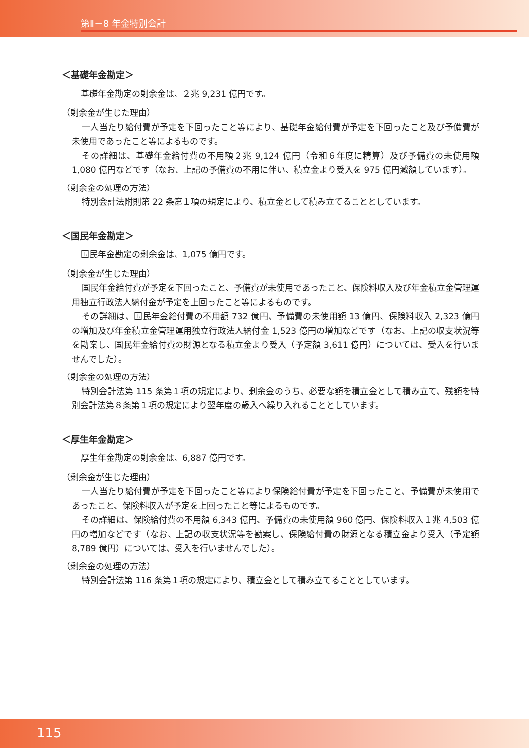第Ⅱ－8 年金特別会計
＜基礎年金勘定＞
基礎年金勘定の剰余金は、２兆 9,231 億円です。
（剰余金が生じた理由）
一人当たり給付費が予定を下回ったこと等により、基礎年金給付費が予定を下回ったこと及び予備費が未使用であったこと等によるものです。
その詳細は、基礎年金給付費の不用額２兆 9,124 億円（令和６年度に精算）及び予備費の未使用額 1,080 億円などです（なお、上記の予備費の不用に伴い、積立金より受入を 975 億円減額しています）。
（剰余金の処理の方法）
特別会計法附則第 22 条第１項の規定により、積立金として積み立てることとしています。
＜国民年金勘定＞
国民年金勘定の剰余金は、1,075 億円です。
（剰余金が生じた理由）
国民年金給付費が予定を下回ったこと、予備費が未使用であったこと、保険料収入及び年金積立金管理運用独立行政法人納付金が予定を上回ったこと等によるものです。
その詳細は、国民年金給付費の不用額 732 億円、予備費の未使用額 13 億円、保険料収入 2,323 億円の増加及び年金積立金管理運用独立行政法人納付金 1,523 億円の増加などです（なお、上記の収支状況等を勘案し、国民年金給付費の財源となる積立金より受入（予定額 3,611 億円）については、受入を行いませんでした）。
（剰余金の処理の方法）
特別会計法第 115 条第１項の規定により、剰余金のうち、必要な額を積立金として積み立て、残額を特別会計法第８条第１項の規定により翌年度の歳入へ繰り入れることとしています。
＜厚生年金勘定＞
厚生年金勘定の剰余金は、6,887 億円です。
（剰余金が生じた理由）
一人当たり給付費が予定を下回ったこと等により保険給付費が予定を下回ったこと、予備費が未使用であったこと、保険料収入が予定を上回ったこと等によるものです。
その詳細は、保険給付費の不用額 6,343 億円、予備費の未使用額 960 億円、保険料収入１兆 4,503 億円の増加などです（なお、上記の収支状況等を勘案し、保険給付費の財源となる積立金より受入（予定額 8,789 億円）については、受入を行いませんでした）。
（剰余金の処理の方法）
特別会計法第 116 条第１項の規定により、積立金として積み立てることとしています。
115